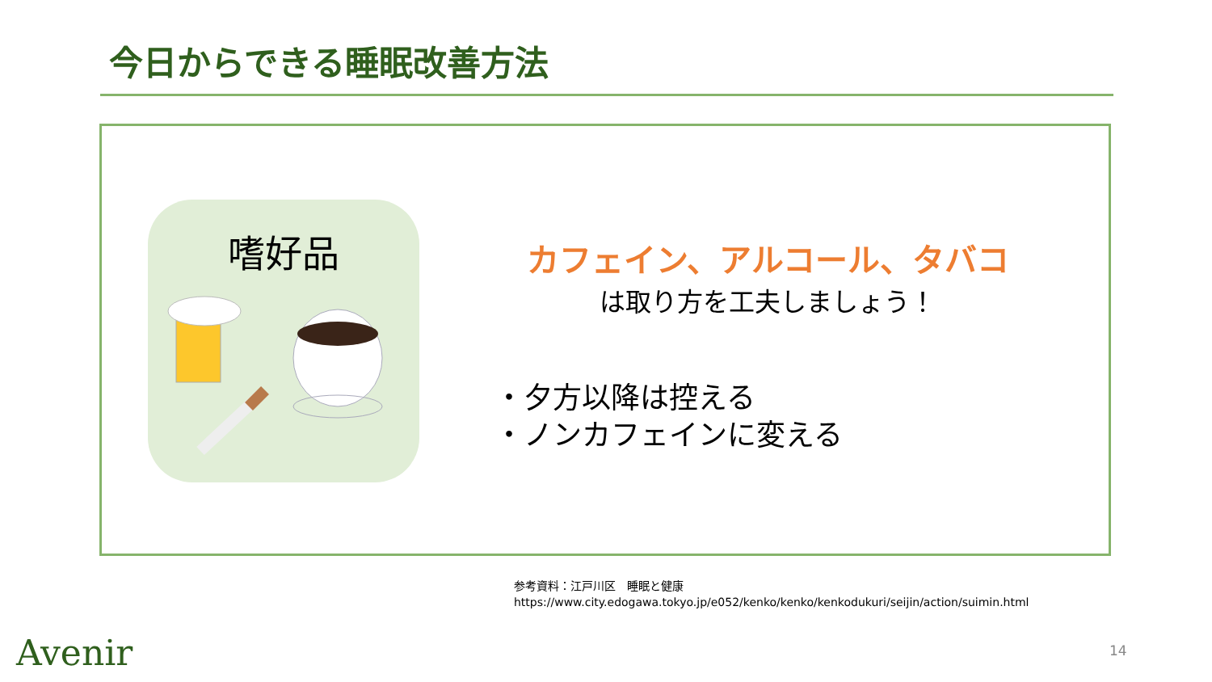今日からできる睡眠改善方法
嗜好品
カフェイン、アルコール、タバコ
は取り方を工夫しましょう！
・夕方以降は控える
・ノンカフェインに変える
参考資料：江戸川区　睡眠と健康
https://www.city.edogawa.tokyo.jp/e052/kenko/kenko/kenkodukuri/seijin/action/suimin.html
Avenir 14